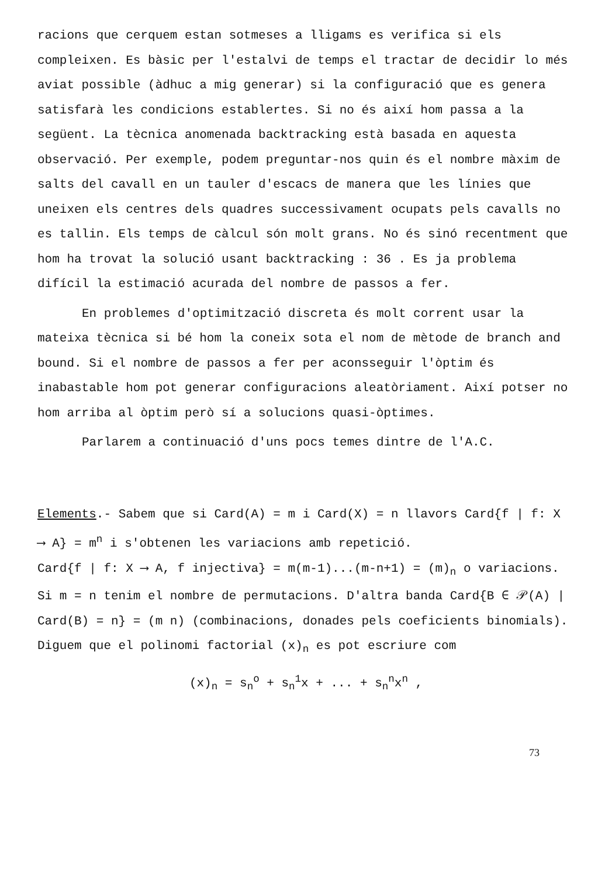racions que cerquem estan sotmeses a lligams es verifica si els compleixen. Es bàsic per l'estalvi de temps el tractar de decidir lo més aviat possible (àdhuc a mig generar) si la configuració que es genera satisfarà les condicions establertes. Si no és així hom passa a la següent. La tècnica anomenada backtracking està basada en aquesta observació. Per exemple, podem preguntar-nos quin és el nombre màxim de salts del cavall en un tauler d'escacs de manera que les línies que uneixen els centres dels quadres successivament ocupats pels cavalls no es tallin. Els temps de càlcul són molt grans. No és sinó recentment que hom ha trovat la solució usant backtracking : 36 . Es ja problema difícil la estimació acurada del nombre de passos a fer.
En problemes d'optimització discreta és molt corrent usar la mateixa tècnica si bé hom la coneix sota el nom de mètode de branch and bound. Si el nombre de passos a fer per aconsseguir l'òptim és inabastable hom pot generar configuracions aleatòriament. Així potser no hom arriba al òptim però sí a solucions quasi-òptimes.
Parlarem a continuació d'uns pocs temes dintre de l'A.C.
Elements.- Sabem que si Card(A) = m i Card(X) = n llavors Card{f | f: X ⟶ A} = m<sup>n</sup> i s'obtenen les variacions amb repetició.
Card{f | f: X ⟶ A, f injectiva} = m(m-1)...(m-n+1) = (m)<sub>n</sub> o variacions. Si m = n tenim el nombre de permutacions. D'altra banda Card{B ∈ 𝒫(A) | Card(B) = n} = (m n) (combinacions, donades pels coeficients binomials). Diguem que el polinomi factorial (x)<sub>n</sub> es pot escriure com
(x)<sub>n</sub> = s<sub>n</sub><sup>o</sup> + s<sub>n</sub><sup>1</sup>x + ... + s<sub>n</sub><sup>n</sup>x<sup>n</sup> ,
73